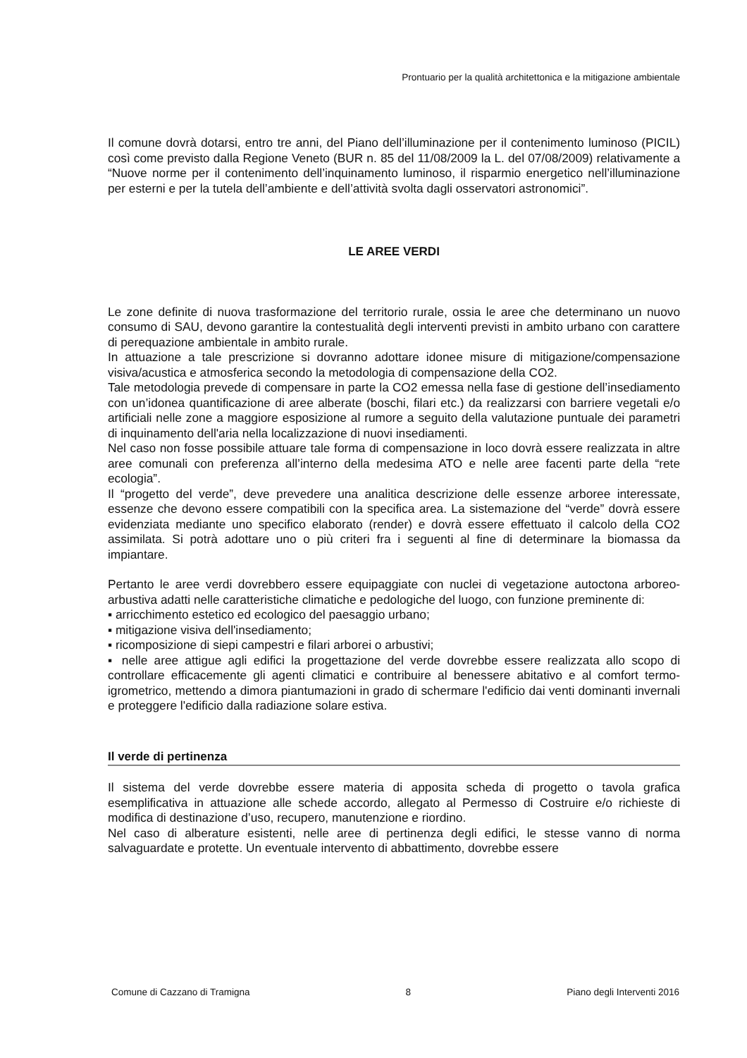Prontuario per la qualità architettonica e la mitigazione ambientale
Il comune dovrà dotarsi, entro tre anni, del Piano dell’illuminazione per il contenimento luminoso (PICIL) così come previsto dalla Regione Veneto (BUR n. 85 del 11/08/2009 la L. del 07/08/2009) relativamente a “Nuove norme per il contenimento dell’inquinamento luminoso, il risparmio energetico nell’illuminazione per esterni e per la tutela dell’ambiente e dell’attività svolta dagli osservatori astronomici”.
LE AREE VERDI
Le zone definite di nuova trasformazione del territorio rurale, ossia le aree che determinano un nuovo consumo di SAU, devono garantire la contestualità degli interventi previsti in ambito urbano con carattere di perequazione ambientale in ambito rurale.
In attuazione a tale prescrizione si dovranno adottare idonee misure di mitigazione/compensazione visiva/acustica e atmosferica secondo la metodologia di compensazione della CO2.
Tale metodologia prevede di compensare in parte la CO2 emessa nella fase di gestione dell’insediamento con un’idonea quantificazione di aree alberate (boschi, filari etc.) da realizzarsi con barriere vegetali e/o artificiali nelle zone a maggiore esposizione al rumore a seguito della valutazione puntuale dei parametri di inquinamento dell'aria nella localizzazione di nuovi insediamenti.
Nel caso non fosse possibile attuare tale forma di compensazione in loco dovrà essere realizzata in altre aree comunali con preferenza all’interno della medesima ATO e nelle aree facenti parte della “rete ecologia”.
Il “progetto del verde”, deve prevedere una analitica descrizione delle essenze arboree interessate, essenze che devono essere compatibili con la specifica area. La sistemazione del “verde” dovrà essere evidenziata mediante uno specifico elaborato (render) e dovrà essere effettuato il calcolo della CO2 assimilata. Si potrà adottare uno o più criteri fra i seguenti al fine di determinare la biomassa da impiantare.
Pertanto le aree verdi dovrebbero essere equipaggiate con nuclei di vegetazione autoctona arboreo-arbustiva adatti nelle caratteristiche climatiche e pedologiche del luogo, con funzione preminente di:
▪ arricchimento estetico ed ecologico del paesaggio urbano;
▪ mitigazione visiva dell'insediamento;
▪ ricomposizione di siepi campestri e filari arborei o arbustivi;
▪ nelle aree attigue agli edifici la progettazione del verde dovrebbe essere realizzata allo scopo di controllare efficacemente gli agenti climatici e contribuire al benessere abitativo e al comfort termo-igrometrico, mettendo a dimora piantumazioni in grado di schermare l'edificio dai venti dominanti invernali e proteggere l'edificio dalla radiazione solare estiva.
Il verde di pertinenza
Il sistema del verde dovrebbe essere materia di apposita scheda di progetto o tavola grafica esemplificativa in attuazione alle schede accordo, allegato al Permesso di Costruire e/o richieste di modifica di destinazione d’uso, recupero, manutenzione e riordino.
Nel caso di alberature esistenti, nelle aree di pertinenza degli edifici, le stesse vanno di norma salvaguardate e protette. Un eventuale intervento di abbattimento, dovrebbe essere
Comune di Cazzano di Tramigna 8 Piano degli Interventi 2016